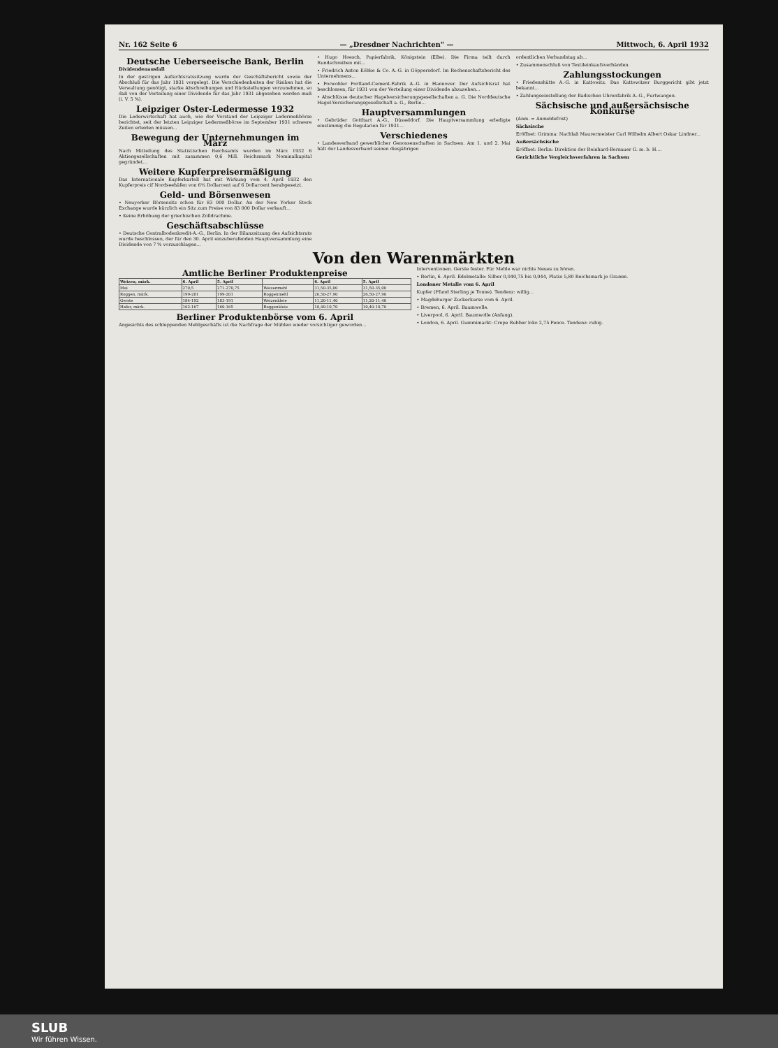Nr. 162 Seite 6 — „Dresdner Nachrichten" — Mittwoch, 6. April 1932
Deutsche Ueberseeische Bank, Berlin
Dividendenausfall
In der gestrigen Aufsichtsratssitzung wurde der Geschäftsbericht sowie der Abschluß für das Jahr 1931 vorgelegt. Die Verschiedenheiten der Risiken hat die Verwaltung genötigt, starke Abschreibungen und Rückstellungen vorzunehmen, so daß von der Verteilung einer Dividende für das Jahr 1931 abgesehen werden muß (i. V. 5 %).
Leipziger Oster-Ledermesse 1932
Die Lederwirtschaft hat auch, wie der Vorstand der Leipziger Ledermeßbörse berichtet, seit der letzten Leipziger Ledermeßbörse im September 1931 schwere Zeiten erleiden müssen...
Bewegung der Unternehmungen im März
Nach Mitteilung des Statistischen Reichsamts wurden im März 1932 6 Aktiengesellschaften mit zusammen 0,6 Mill. Reichsmark Nominalkapital gegründet...
Weitere Kupferpreisermäßigung
Das Internationale Kupferkartell hat mit Wirkung vom 4. April 1932 den Kupferpreis cif Nordseehäfen von 6¼ Dollarcent auf 6 Dollarcent herabgesetzt.
Geld- und Börsenwesen
• Neuyorker Börsensitz schon für 83 000 Dollar. An der New Yorker Stock Exchange wurde kürzlich ein Sitz zum Preise von 83 000 Dollar verkauft...
• Keine Erhöhung der griechischen Zolldrachme.
Geschäftsabschlüsse
• Deutsche Centralbodenkredit-A.-G., Berlin. In der Bilanzsitzung des Aufsichtsrats wurde beschlossen, der für den 30. April einzuberufenden Hauptversammlung eine Dividende von 7 % vorzuschlagen...
• Hugo Hoesch, Papierfabrik, Königstein (Elbe). Die Firma teilt durch Rundschreiben mit...
• Friedrich Anton Köbke & Co. A.-G. in Göppersdorf. Im Rechenschaftsbericht des Unternehmens...
• Porwohler Portland-Cement-Fabrik A.-G. in Hannover. Der Aufsichtsrat hat beschlossen, für 1931 von der Verteilung einer Dividende abzusehen...
• Abschlüsse deutscher Hagelversicherungsgesellschaften a. G. Die Norddeutsche Hagel-Versicherungsgesellschaft a. G., Berlin...
Hauptversammlungen
• Gebrüder Gotthart A.-G., Düsseldorf. Die Hauptversammlung erledigte einstimmig die Regularien für 1931...
Verschiedenes
• Landesverband gewerblicher Genossenschaften in Sachsen. Am 1. und 2. Mai hält der Landesverband seinen diesjährigen
ordentlichen Verbandstag ab...
• Zusammenschluß von Textileinkaufsverbänden.
Zahlungsstockungen
• Friedenshütte A.-G. in Kattowitz. Das Kattowitzer Burggericht gibt jetzt bekannt...
• Zahlungseinstellung der Badischen Uhrenfabrik A.-G., Furtwangen.
Sächsische und außersächsische Konkurse
(Anm. = Anmeldefrist)
Sächsische
Eröffnet: Grimma: Nachlaß Maurermeister Carl Wilhelm Albert Oskar Lindner...
Außersächsische
Eröffnet: Berlin: Direktion der Reinhard-Bernauer G. m. b. H....
Gerichtliche Vergleichsverfahren in Sachsen
Von den Warenmärkten
Amtliche Berliner Produktenpreise
| Weizen, märk. | 6. April | 5. April | | 6. April | 5. April |
| --- | --- | --- | --- | --- | --- |
| Mai | 270,5 | 271-270,75 | Weizenmehl | 31,50-35,00 | 31,50-35,00 |
| Roggen, märk. | 199-201 | 199-201 | Roggenmehl | 26,50-27,90 | 26,50-27,90 |
| Gerste | 184-192 | 183-191 | Weizenkleie | 11,20-11,40 | 11,20-11,40 |
| Hafer, märk. | 162-167 | 160-165 | Roggenkleie | 10,40-10,70 | 10,40-10,70 |
Berliner Produktenbörse vom 6. April
Angesichts des schleppenden Mehlgeschäfts ist die Nachfrage der Mühlen wieder vorsichtiger geworden...
Interventionen. Gerste fester. Für Mehle war nichts Neues zu hören.
• Berlin, 6. April. Edelmetalle: Silber 0,040,75 bis 0,044, Platin 5,80 Reichsmark je Gramm.
Londoner Metalle vom 6. April
Kupfer (Pfund Sterling je Tonne). Tendenz: willig...
• Magdeburger Zuckerkurse vom 6. April.
• Bremen, 6. April. Baumwolle.
• Liverpool, 6. April. Baumwolle (Anfang).
• London, 6. April. Gummimarkt: Crepe Rubber loko 2,75 Pence. Tendenz: ruhig.
SLUB
Wir führen Wissen.